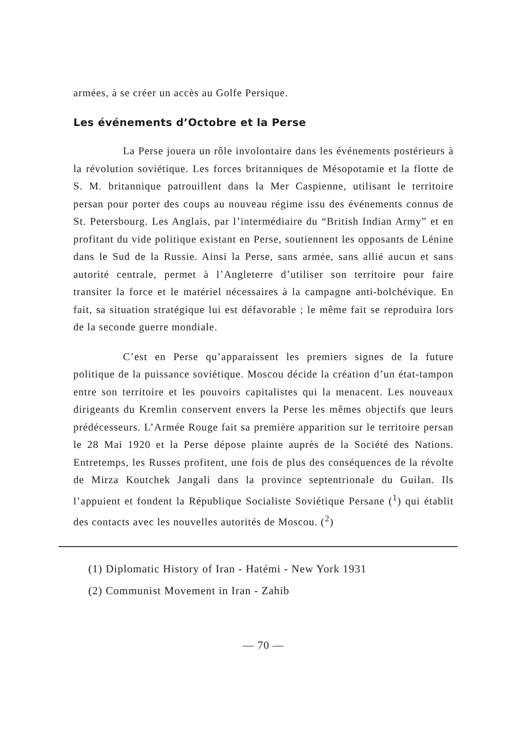armées, à se créer un accès au Golfe Persique.
Les événements d’Octobre et la Perse
La Perse jouera un rôle involontaire dans les événements postérieurs à la révolution soviétique. Les forces britanniques de Mésopotamie et la flotte de S. M. britannique patrouillent dans la Mer Caspienne, utilisant le territoire persan pour porter des coups au nouveau régime issu des événements connus de St. Petersbourg. Les Anglais, par l’intermédiaire du “British Indian Army” et en profitant du vide politique existant en Perse, soutiennent les opposants de Lénine dans le Sud de la Russie. Ainsi la Perse, sans armée, sans allié aucun et sans autorité centrale, permet à l’Angleterre d’utiliser son territoire pour faire transiter la force et le matériel nécessaires à la campagne anti-bolchévique. En fait, sa situation stratégique lui est défavorable ; le même fait se reproduira lors de la seconde guerre mondiale.
C’est en Perse qu’apparaissent les premiers signes de la future politique de la puissance soviétique. Moscou décide la création d’un état-tampon entre son territoire et les pouvoirs capitalistes qui la menacent. Les nouveaux dirigeants du Kremlin conservent envers la Perse les mêmes objectifs que leurs prédécesseurs. L’Armée Rouge fait sa première apparition sur le territoire persan le 28 Mai 1920 et la Perse dépose plainte auprès de la Société des Nations. Entretemps, les Russes profitent, une fois de plus des conséquences de la révolte de Mirza Koutchek Jangali dans la province septentrionale du Guilan. Ils l’appuient et fondent la République Socialiste Soviétique Persane (<sup>1</sup>) qui établit des contacts avec les nouvelles autorités de Moscou. (<sup>2</sup>)
(1) Diplomatic History of Iran - Hatémi - New York 1931
(2) Communist Movement in Iran - Zahib
— 70 —